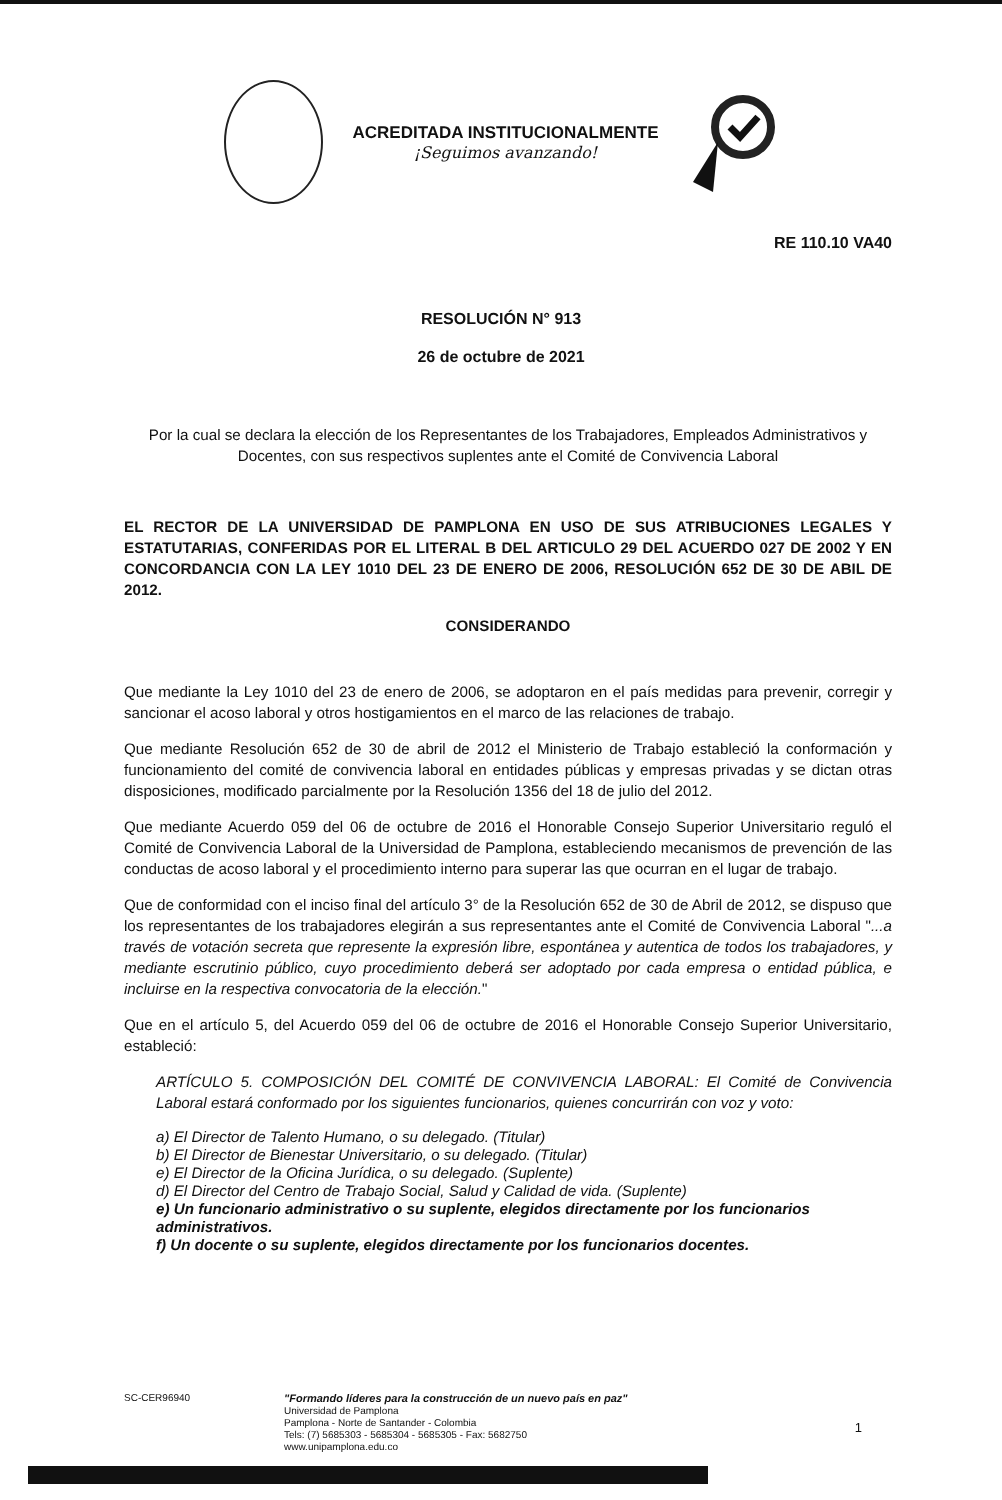ACREDITADA INSTITUCIONALMENTE
¡Seguimos avanzando!
RE 110.10 VA40
RESOLUCIÓN N° 913
26 de octubre de 2021
Por la cual se declara la elección de los Representantes de los Trabajadores, Empleados Administrativos y Docentes, con sus respectivos suplentes ante el Comité de Convivencia Laboral
EL RECTOR DE LA UNIVERSIDAD DE PAMPLONA EN USO DE SUS ATRIBUCIONES LEGALES Y ESTATUTARIAS, CONFERIDAS POR EL LITERAL B DEL ARTICULO 29 DEL ACUERDO 027 DE 2002 Y EN CONCORDANCIA CON LA LEY 1010 DEL 23 DE ENERO DE 2006, RESOLUCIÓN 652 DE 30 DE ABIL DE 2012.
CONSIDERANDO
Que mediante la Ley 1010 del 23 de enero de 2006, se adoptaron en el país medidas para prevenir, corregir y sancionar el acoso laboral y otros hostigamientos en el marco de las relaciones de trabajo.
Que mediante Resolución 652 de 30 de abril de 2012 el Ministerio de Trabajo estableció la conformación y funcionamiento del comité de convivencia laboral en entidades públicas y empresas privadas y se dictan otras disposiciones, modificado parcialmente por la Resolución 1356 del 18 de julio del 2012.
Que mediante Acuerdo 059 del 06 de octubre de 2016 el Honorable Consejo Superior Universitario reguló el Comité de Convivencia Laboral de la Universidad de Pamplona, estableciendo mecanismos de prevención de las conductas de acoso laboral y el procedimiento interno para superar las que ocurran en el lugar de trabajo.
Que de conformidad con el inciso final del artículo 3° de la Resolución 652 de 30 de Abril de 2012, se dispuso que los representantes de los trabajadores elegirán a sus representantes ante el Comité de Convivencia Laboral "...a través de votación secreta que represente la expresión libre, espontánea y autentica de todos los trabajadores, y mediante escrutinio público, cuyo procedimiento deberá ser adoptado por cada empresa o entidad pública, e incluirse en la respectiva convocatoria de la elección."
Que en el artículo 5, del Acuerdo 059 del 06 de octubre de 2016 el Honorable Consejo Superior Universitario, estableció:
ARTÍCULO 5. COMPOSICIÓN DEL COMITÉ DE CONVIVENCIA LABORAL: El Comité de Convivencia Laboral estará conformado por los siguientes funcionarios, quienes concurrirán con voz y voto:
a) El Director de Talento Humano, o su delegado. (Titular)
b) El Director de Bienestar Universitario, o su delegado. (Titular)
e) El Director de la Oficina Jurídica, o su delegado. (Suplente)
d) El Director del Centro de Trabajo Social, Salud y Calidad de vida. (Suplente)
e) Un funcionario administrativo o su suplente, elegidos directamente por los funcionarios administrativos.
f) Un docente o su suplente, elegidos directamente por los funcionarios docentes.
SC-CER96940 "Formando líderes para la construcción de un nuevo país en paz"
Universidad de Pamplona
Pamplona - Norte de Santander - Colombia
Tels: (7) 5685303 - 5685304 - 5685305 - Fax: 5682750
www.unipamplona.edu.co
1